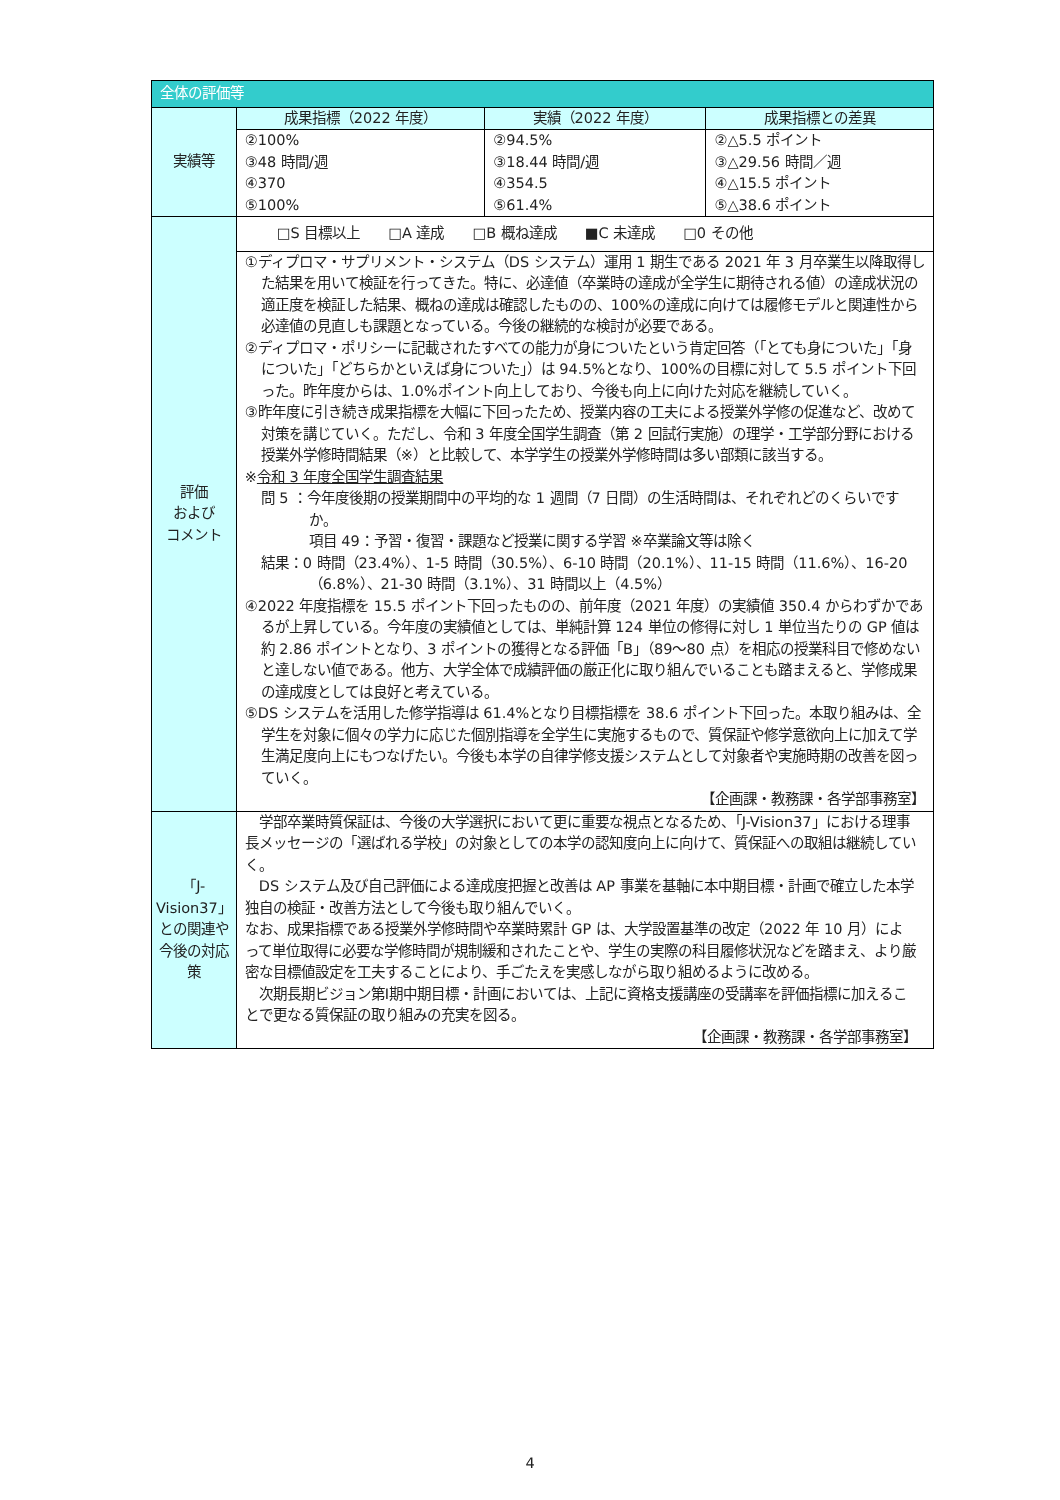| 全体の評価等 | | | |
| --- | --- | --- | --- |
| 実績等 | 成果指標（2022 年度） | 実績（2022 年度） | 成果指標との差異 |
| | ②100% ③48 時間/週 ④370 ⑤100% | ②94.5% ③18.44 時間/週 ④354.5 ⑤61.4% | ②△5.5 ポイント ③△29.56 時間／週 ④△15.5 ポイント ⑤△38.6 ポイント |
| 評価 および コメント | □S 目標以上 □A 達成 □B 概ね達成 ■C 未達成 □0 その他 | | |
| | ①ディプロマ・サプリメント・システム（DS システム）運用 1 期生である 2021 年 3 月卒業生以降取得した結果を用いて検証を行ってきた。特に、必達値（卒業時の達成が全学生に期待される値）の達成状況の適正度を検証した結果、概ねの達成は確認したものの、100%の達成に向けては履修モデルと関連性から必達値の見直しも課題となっている。今後の継続的な検討が必要である。 ②ディプロマ・ポリシーに記載されたすべての能力が身についたという肯定回答（「とても身についた」「身についた」「どちらかといえば身についた」）は 94.5%となり、100%の目標に対して 5.5 ポイント下回った。昨年度からは、1.0%ポイント向上しており、今後も向上に向けた対応を継続していく。 ③昨年度に引き続き成果指標を大幅に下回ったため、授業内容の工夫による授業外学修の促進など、改めて対策を講じていく。ただし、令和 3 年度全国学生調査（第 2 回試行実施）の理学・工学部分野における授業外学修時間結果（※）と比較して、本学学生の授業外学修時間は多い部類に該当する。 ※ 令和 3 年度全国学生調査結果 問 5 ：今年度後期の授業期間中の平均的な 1 週間（7 日間）の生活時間は、それぞれどのくらいですか。 項目 49：予習・復習・課題など授業に関する学習 ※卒業論文等は除く 結果：0 時間（23.4%）、1-5 時間（30.5%）、6-10 時間（20.1%）、11-15 時間（11.6%）、16-20（6.8%）、21-30 時間（3.1%）、31 時間以上（4.5%） ④2022 年度指標を 15.5 ポイント下回ったものの、前年度（2021 年度）の実績値 350.4 からわずかであるが上昇している。今年度の実績値としては、単純計算 124 単位の修得に対し 1 単位当たりの GP 値は約 2.86 ポイントとなり、3 ポイントの獲得となる評価「B」（89～80 点）を相応の授業科目で修めないと達しない値である。他方、大学全体で成績評価の厳正化に取り組んでいることも踏まえると、学修成果の達成度としては良好と考えている。 ⑤DS システムを活用した修学指導は 61.4%となり目標指標を 38.6 ポイント下回った。本取り組みは、全学生を対象に個々の学力に応じた個別指導を全学生に実施するもので、質保証や修学意欲向上に加えて学生満足度向上にもつなげたい。今後も本学の自律学修支援システムとして対象者や実施時期の改善を図っていく。 【企画課・教務課・各学部事務室】 | | |
| 「J-Vision37」との関連や今後の対応策 | 学部卒業時質保証は、今後の大学選択において更に重要な視点となるため、「J-Vision37」における理事長メッセージの「選ばれる学校」の対象としての本学の認知度向上に向けて、質保証への取組は継続していく。 DS システム及び自己評価による達成度把握と改善は AP 事業を基軸に本中期目標・計画で確立した本学独自の検証・改善方法として今後も取り組んでいく。 なお、成果指標である授業外学修時間や卒業時累計 GP は、大学設置基準の改定（2022 年 10 月）によって単位取得に必要な学修時間が規制緩和されたことや、学生の実際の科目履修状況などを踏まえ、より厳密な目標値設定を工夫することにより、手ごたえを実感しながら取り組めるように改める。 次期長期ビジョン第Ⅰ期中期目標・計画においては、上記に資格支援講座の受講率を評価指標に加えることで更なる質保証の取り組みの充実を図る。 【企画課・教務課・各学部事務室】 | | |
4